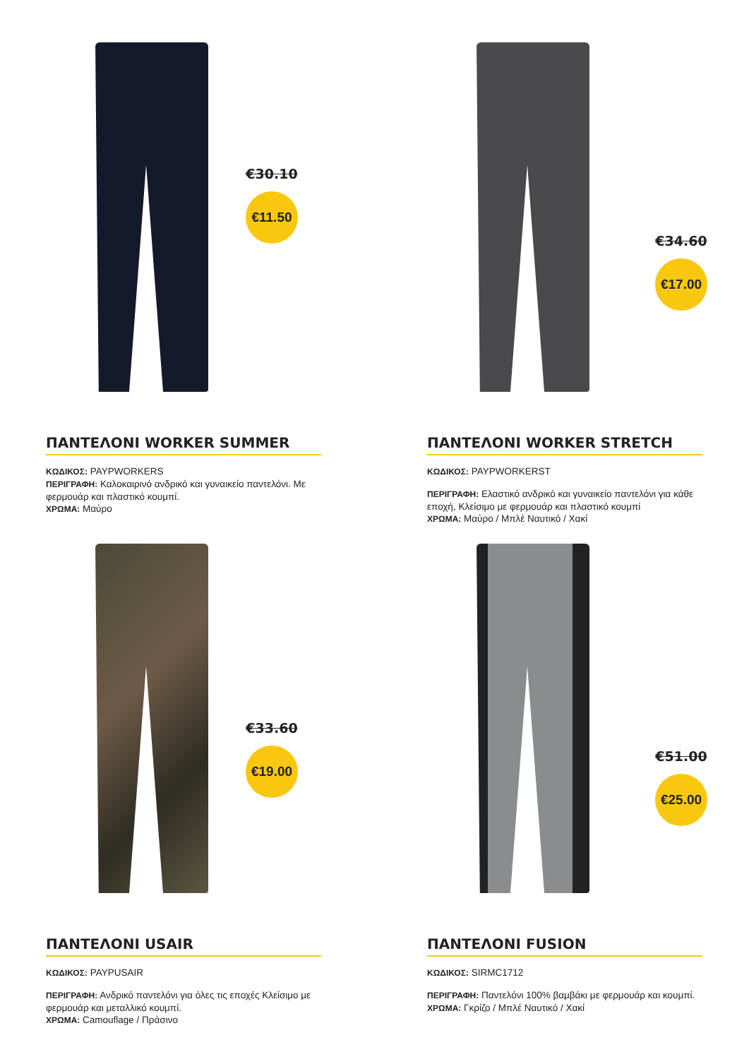€30.10
€11.50
ΠΑΝΤΕΛΟΝΙ WORKER SUMMER
ΚΩΔΙΚΟΣ: PAYPWORKERS
ΠΕΡΙΓΡΑΦΗ: Καλοκαιρινό ανδρικό και γυναικείο παντελόνι. Με φερμουάρ και πλαστικό κουμπί.
ΧΡΩΜΑ: Μαύρο
€34.60
€17.00
ΠΑΝΤΕΛΟΝΙ WORKER STRETCH
ΚΩΔΙΚΟΣ: PAYPWORKERST
ΠΕΡΙΓΡΑΦΗ: Ελαστικό ανδρικό και γυναικείο παντελόνι για κάθε εποχή, Κλείσιμο με φερμουάρ και πλαστικό κουμπί
ΧΡΩΜΑ: Μαύρο / Μπλέ Ναυτικό / Χακί
€33.60
€19.00
ΠΑΝΤΕΛΟΝΙ USAIR
ΚΩΔΙΚΟΣ: PAYPUSAIR
ΠΕΡΙΓΡΑΦΗ: Ανδρικό παντελόνι για όλες τις εποχές Κλείσιμο με φερμουάρ και μεταλλικό κουμπί.
ΧΡΩΜΑ: Camouflage / Πράσινο
€51.00
€25.00
ΠΑΝΤΕΛΟΝΙ FUSION
ΚΩΔΙΚΟΣ: SIRMC1712
ΠΕΡΙΓΡΑΦΗ: Παντελόνι 100% βαμβάκι με φερμουάρ και κουμπί.
ΧΡΩΜΑ: Γκρίζο / Μπλέ Ναυτικό / Χακί